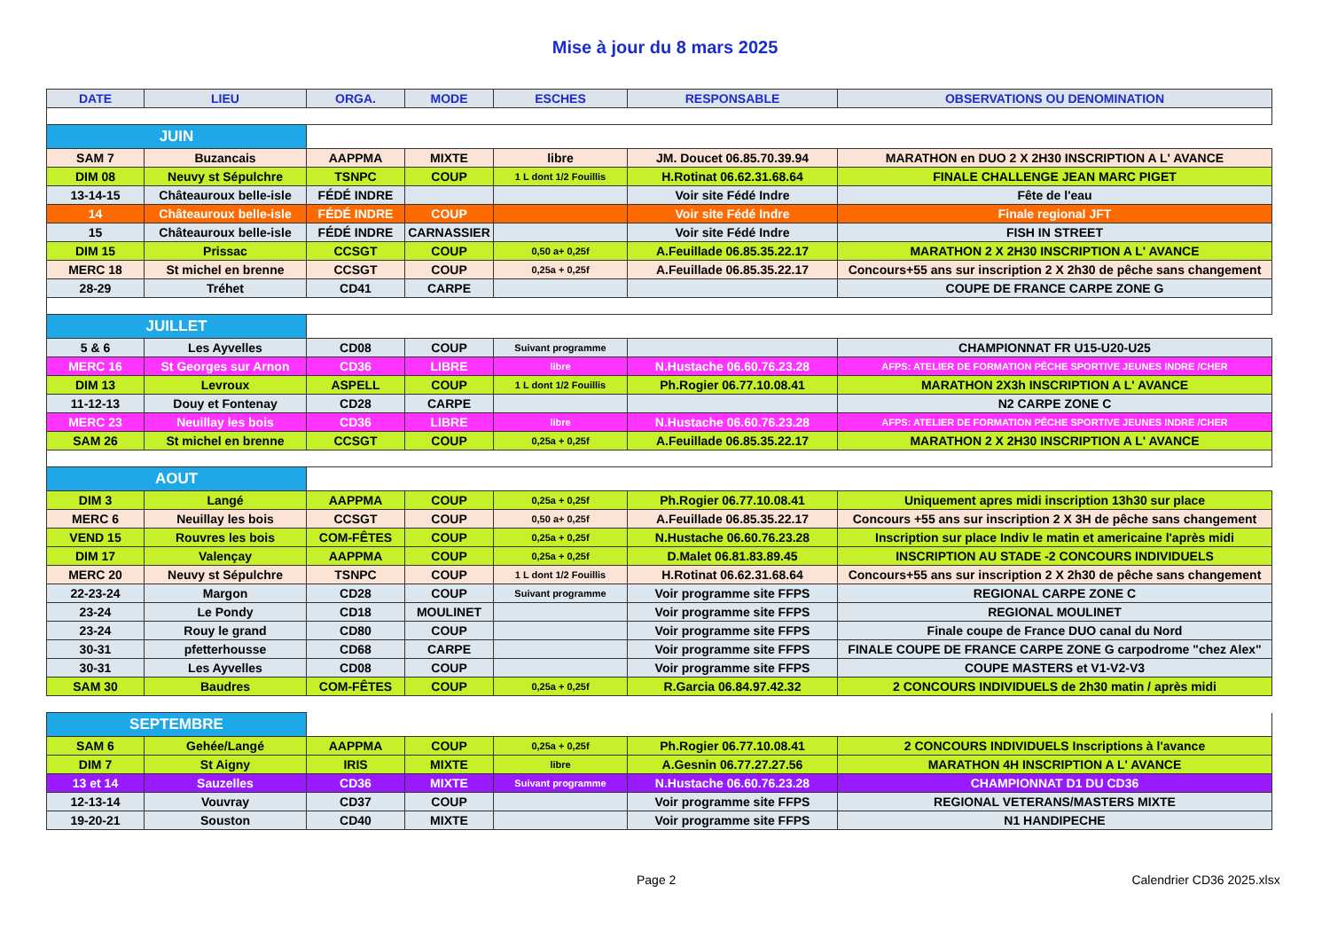Mise à jour du 8 mars 2025
| DATE | LIEU | ORGA. | MODE | ESCHES | RESPONSABLE | OBSERVATIONS OU DENOMINATION |
| --- | --- | --- | --- | --- | --- | --- |
| JUIN | | | | | | |
| SAM 7 | Buzancais | AAPPMA | MIXTE | libre | JM. Doucet 06.85.70.39.94 | MARATHON en DUO 2 X 2H30 INSCRIPTION A L' AVANCE |
| DIM 08 | Neuvy st Sépulchre | TSNPC | COUP | 1 L dont 1/2 Fouillis | H.Rotinat 06.62.31.68.64 | FINALE CHALLENGE JEAN MARC PIGET |
| 13-14-15 | Châteauroux belle-isle | FÉDÉ INDRE | | | Voir site Fédé Indre | Fête de l'eau |
| 14 | Châteauroux belle-isle | FÉDÉ INDRE | COUP | | Voir site Fédé Indre | Finale regional JFT |
| 15 | Châteauroux belle-isle | FÉDÉ INDRE | CARNASSIER | | Voir site Fédé Indre | FISH IN STREET |
| DIM 15 | Prissac | CCSGT | COUP | 0,50 a+ 0,25f | A.Feuillade 06.85.35.22.17 | MARATHON 2 X 2H30 INSCRIPTION A L' AVANCE |
| MERC 18 | St michel en brenne | CCSGT | COUP | 0,25a + 0,25f | A.Feuillade 06.85.35.22.17 | Concours+55 ans sur inscription 2 X 2h30 de pêche sans changement |
| 28-29 | Tréhet | CD41 | CARPE | | | COUPE DE FRANCE CARPE ZONE G |
| JUILLET | | | | | | |
| 5 & 6 | Les Ayvelles | CD08 | COUP | Suivant programme | | CHAMPIONNAT FR U15-U20-U25 |
| MERC 16 | St Georges sur Arnon | CD36 | LIBRE | libre | N.Hustache 06.60.76.23.28 | AFPS: ATELIER DE FORMATION PÊCHE SPORTIVE JEUNES INDRE /CHER |
| DIM 13 | Levroux | ASPELL | COUP | 1 L dont 1/2 Fouillis | Ph.Rogier 06.77.10.08.41 | MARATHON 2X3h INSCRIPTION A L' AVANCE |
| 11-12-13 | Douy et Fontenay | CD28 | CARPE | | | N2 CARPE ZONE C |
| MERC 23 | Neuillay les bois | CD36 | LIBRE | libre | N.Hustache 06.60.76.23.28 | AFPS: ATELIER DE FORMATION PÊCHE SPORTIVE JEUNES INDRE /CHER |
| SAM 26 | St michel en brenne | CCSGT | COUP | 0,25a + 0,25f | A.Feuillade 06.85.35.22.17 | MARATHON 2 X 2H30 INSCRIPTION A L' AVANCE |
| AOUT | | | | | | |
| DIM 3 | Langé | AAPPMA | COUP | 0,25a + 0,25f | Ph.Rogier 06.77.10.08.41 | Uniquement apres midi inscription 13h30 sur place |
| MERC 6 | Neuillay les bois | CCSGT | COUP | 0,50 a+ 0,25f | A.Feuillade 06.85.35.22.17 | Concours +55 ans sur inscription 2 X 3H de pêche sans changement |
| VEND 15 | Rouvres les bois | COM-FÊTES | COUP | 0,25a + 0,25f | N.Hustache 06.60.76.23.28 | Inscription sur place Indiv le matin et americaine l'après midi |
| DIM 17 | Valençay | AAPPMA | COUP | 0,25a + 0,25f | D.Malet 06.81.83.89.45 | INSCRIPTION AU STADE -2 CONCOURS INDIVIDUELS |
| MERC 20 | Neuvy st Sépulchre | TSNPC | COUP | 1 L dont 1/2 Fouillis | H.Rotinat 06.62.31.68.64 | Concours+55 ans sur inscription 2 X 2h30 de pêche sans changement |
| 22-23-24 | Margon | CD28 | COUP | Suivant programme | Voir programme site FFPS | REGIONAL CARPE ZONE C |
| 23-24 | Le Pondy | CD18 | MOULINET | | Voir programme site FFPS | REGIONAL MOULINET |
| 23-24 | Rouy le grand | CD80 | COUP | | Voir programme site FFPS | Finale coupe de France DUO canal du Nord |
| 30-31 | pfetterhousse | CD68 | CARPE | | Voir programme site FFPS | FINALE COUPE DE FRANCE CARPE ZONE G carpodrome "chez Alex" |
| 30-31 | Les Ayvelles | CD08 | COUP | | Voir programme site FFPS | COUPE MASTERS et V1-V2-V3 |
| SAM 30 | Baudres | COM-FÊTES | COUP | 0,25a + 0,25f | R.Garcia 06.84.97.42.32 | 2 CONCOURS INDIVIDUELS de 2h30 matin / après midi |
| SEPTEMBRE | | | | | | |
| SAM 6 | Gehée/Langé | AAPPMA | COUP | 0,25a + 0,25f | Ph.Rogier 06.77.10.08.41 | 2 CONCOURS INDIVIDUELS Inscriptions à l'avance |
| DIM 7 | St Aigny | IRIS | MIXTE | libre | A.Gesnin 06.77.27.27.56 | MARATHON 4H INSCRIPTION A L' AVANCE |
| 13 et 14 | Sauzelles | CD36 | MIXTE | Suivant programme | N.Hustache 06.60.76.23.28 | CHAMPIONNAT D1 DU CD36 |
| 12-13-14 | Vouvray | CD37 | COUP | | Voir programme site FFPS | REGIONAL VETERANS/MASTERS MIXTE |
| 19-20-21 | Souston | CD40 | MIXTE | | Voir programme site FFPS | N1 HANDIPECHE |
Page 2 Calendrier CD36 2025.xlsx